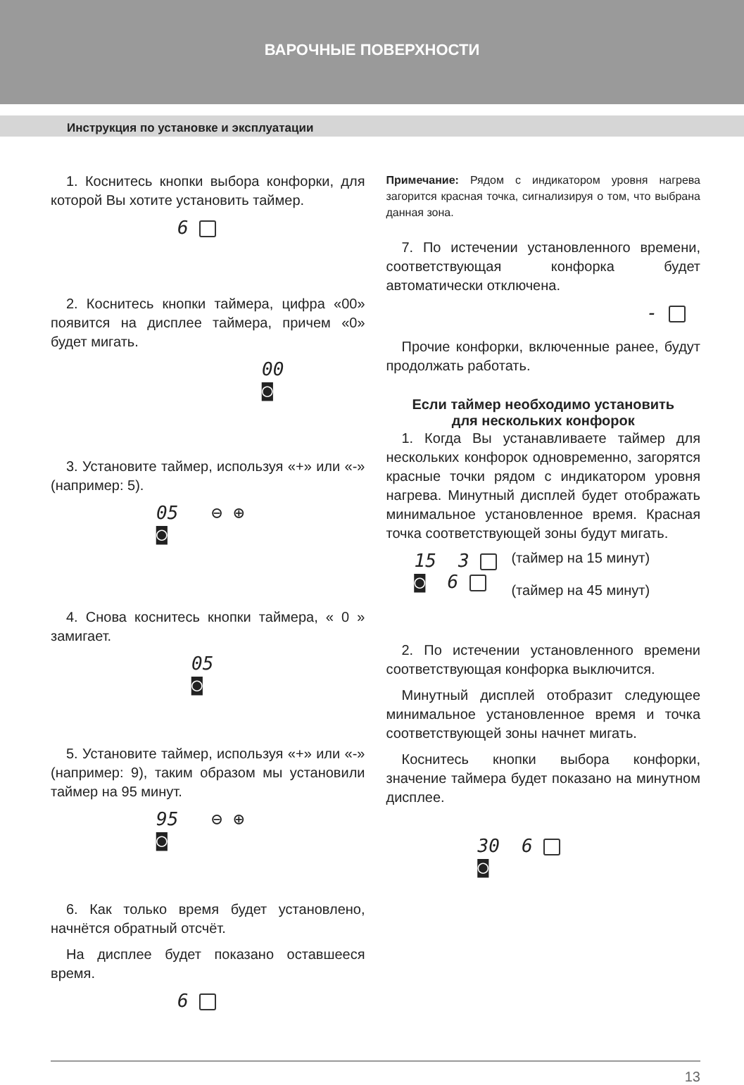ВАРОЧНЫЕ ПОВЕРХНОСТИ
Инструкция по установке и эксплуатации
1. Коснитесь кнопки выбора конфорки, для которой Вы хотите установить таймер.
6
2. Коснитесь кнопки таймера, цифра «00» появится на дисплее таймера, причем «0» будет мигать.
00
◙
3. Установите таймер, используя «+» или «-» (например: 5).
05 ⊖ ⊕
◙
4. Снова коснитесь кнопки таймера, « 0 » замигает.
05
◙
5. Установите таймер, используя «+» или «-» (например: 9), таким образом мы установили таймер на 95 минут.
95 ⊖ ⊕
◙
6. Как только время будет установлено, начнётся обратный отсчёт.
На дисплее будет показано оставшееся время.
6
Примечание: Рядом с индикатором уровня нагрева загорится красная точка, сигнализируя о том, что выбрана данная зона.
7. По истечении установленного времени, соответствующая конфорка будет автоматически отключена.
-
Прочие конфорки, включенные ранее, будут продолжать работать.
Если таймер необходимо установить
для нескольких конфорок
1. Когда Вы устанавливаете таймер для нескольких конфорок одновременно, загорятся красные точки рядом с индикатором уровня нагрева. Минутный дисплей будет отображать минимальное установленное время. Красная точка соответствующей зоны будут мигать.
15 3
◙ 6
(таймер на 15 минут)
(таймер на 45 минут)
2. По истечении установленного времени соответствующая конфорка выключится.
Минутный дисплей отобразит следующее минимальное установленное время и точка соответствующей зоны начнет мигать.
Коснитесь кнопки выбора конфорки, значение таймера будет показано на минутном дисплее.
30 6
◙
13